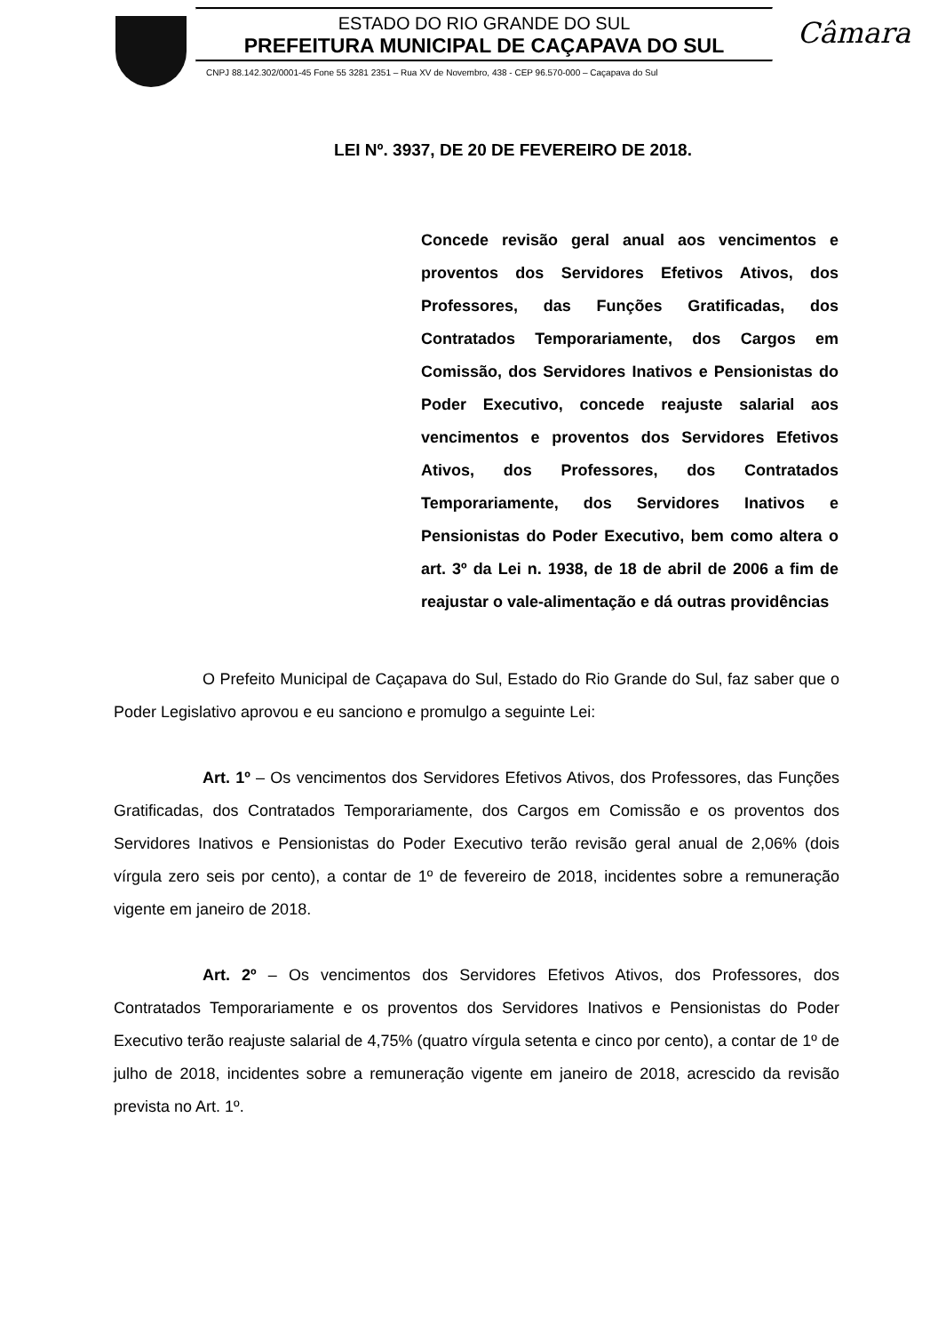ESTADO DO RIO GRANDE DO SUL
PREFEITURA MUNICIPAL DE CAÇAPAVA DO SUL
CNPJ 88.142.302/0001-45 Fone 55 3281 2351 – Rua XV de Novembro, 438 - CEP 96.570-000 – Caçapava do Sul
Câmara
LEI Nº. 3937, DE 20 DE FEVEREIRO DE 2018.
Concede revisão geral anual aos vencimentos e proventos dos Servidores Efetivos Ativos, dos Professores, das Funções Gratificadas, dos Contratados Temporariamente, dos Cargos em Comissão, dos Servidores Inativos e Pensionistas do Poder Executivo, concede reajuste salarial aos vencimentos e proventos dos Servidores Efetivos Ativos, dos Professores, dos Contratados Temporariamente, dos Servidores Inativos e Pensionistas do Poder Executivo, bem como altera o art. 3º da Lei n. 1938, de 18 de abril de 2006 a fim de reajustar o vale-alimentação e dá outras providências
O Prefeito Municipal de Caçapava do Sul, Estado do Rio Grande do Sul, faz saber que o Poder Legislativo aprovou e eu sanciono e promulgo a seguinte Lei:
Art. 1º – Os vencimentos dos Servidores Efetivos Ativos, dos Professores, das Funções Gratificadas, dos Contratados Temporariamente, dos Cargos em Comissão e os proventos dos Servidores Inativos e Pensionistas do Poder Executivo terão revisão geral anual de 2,06% (dois vírgula zero seis por cento), a contar de 1º de fevereiro de 2018, incidentes sobre a remuneração vigente em janeiro de 2018.
Art. 2º – Os vencimentos dos Servidores Efetivos Ativos, dos Professores, dos Contratados Temporariamente e os proventos dos Servidores Inativos e Pensionistas do Poder Executivo terão reajuste salarial de 4,75% (quatro vírgula setenta e cinco por cento), a contar de 1º de julho de 2018, incidentes sobre a remuneração vigente em janeiro de 2018, acrescido da revisão prevista no Art. 1º.